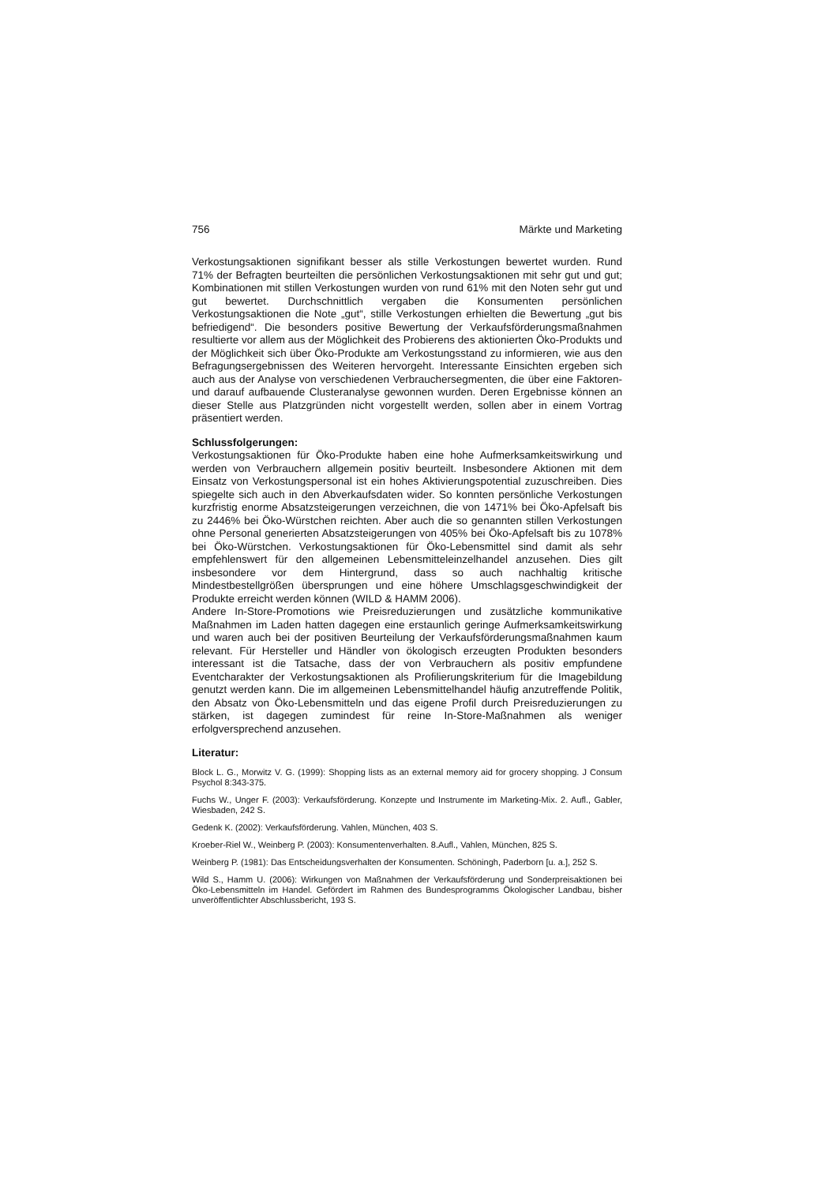756 Märkte und Marketing
Verkostungsaktionen signifikant besser als stille Verkostungen bewertet wurden. Rund 71% der Befragten beurteilten die persönlichen Verkostungsaktionen mit sehr gut und gut; Kombinationen mit stillen Verkostungen wurden von rund 61% mit den Noten sehr gut und gut bewertet. Durchschnittlich vergaben die Konsumenten persönlichen Verkostungsaktionen die Note „gut“, stille Verkostungen erhielten die Bewertung „gut bis befriedigend“. Die besonders positive Bewertung der Verkaufsförderungsmaßnahmen resultierte vor allem aus der Möglichkeit des Probierens des aktionierten Öko-Produkts und der Möglichkeit sich über Öko-Produkte am Verkostungsstand zu informieren, wie aus den Befragungsergebnissen des Weiteren hervorgeht. Interessante Einsichten ergeben sich auch aus der Analyse von verschiedenen Verbrauchersegmenten, die über eine Faktoren- und darauf aufbauende Clusteranalyse gewonnen wurden. Deren Ergebnisse können an dieser Stelle aus Platzgründen nicht vorgestellt werden, sollen aber in einem Vortrag präsentiert werden.
Schlussfolgerungen:
Verkostungsaktionen für Öko-Produkte haben eine hohe Aufmerksamkeitswirkung und werden von Verbrauchern allgemein positiv beurteilt. Insbesondere Aktionen mit dem Einsatz von Verkostungspersonal ist ein hohes Aktivierungspotential zuzuschreiben. Dies spiegelte sich auch in den Abverkaufsdaten wider. So konnten persönliche Verkostungen kurzfristig enorme Absatzsteigerungen verzeichnen, die von 1471% bei Öko-Apfelsaft bis zu 2446% bei Öko-Würstchen reichten. Aber auch die so genannten stillen Verkostungen ohne Personal generierten Absatzsteigerungen von 405% bei Öko-Apfelsaft bis zu 1078% bei Öko-Würstchen. Verkostungsaktionen für Öko-Lebensmittel sind damit als sehr empfehlenswert für den allgemeinen Lebensmitteleinzelhandel anzusehen. Dies gilt insbesondere vor dem Hintergrund, dass so auch nachhaltig kritische Mindestbestellgrößen übersprungen und eine höhere Umschlagsgeschwindigkeit der Produkte erreicht werden können (WILD & HAMM 2006).
Andere In-Store-Promotions wie Preisreduzierungen und zusätzliche kommunikative Maßnahmen im Laden hatten dagegen eine erstaunlich geringe Aufmerksamkeitswirkung und waren auch bei der positiven Beurteilung der Verkaufsförderungsmaßnahmen kaum relevant. Für Hersteller und Händler von ökologisch erzeugten Produkten besonders interessant ist die Tatsache, dass der von Verbrauchern als positiv empfundene Eventcharakter der Verkostungsaktionen als Profilierungskriterium für die Imagebildung genutzt werden kann. Die im allgemeinen Lebensmittelhandel häufig anzutreffende Politik, den Absatz von Öko-Lebensmitteln und das eigene Profil durch Preisreduzierungen zu stärken, ist dagegen zumindest für reine In-Store-Maßnahmen als weniger erfolgversprechend anzusehen.
Literatur:
Block L. G., Morwitz V. G. (1999): Shopping lists as an external memory aid for grocery shopping. J Consum Psychol 8:343-375.
Fuchs W., Unger F. (2003): Verkaufsförderung. Konzepte und Instrumente im Marketing-Mix. 2. Aufl., Gabler, Wiesbaden, 242 S.
Gedenk K. (2002): Verkaufsförderung. Vahlen, München, 403 S.
Kroeber-Riel W., Weinberg P. (2003): Konsumentenverhalten. 8.Aufl., Vahlen, München, 825 S.
Weinberg P. (1981): Das Entscheidungsverhalten der Konsumenten. Schöningh, Paderborn [u. a.], 252 S.
Wild S., Hamm U. (2006): Wirkungen von Maßnahmen der Verkaufsförderung und Sonderpreisaktionen bei Öko-Lebensmitteln im Handel. Gefördert im Rahmen des Bundesprogramms Ökologischer Landbau, bisher unveröffentlichter Abschlussbericht, 193 S.